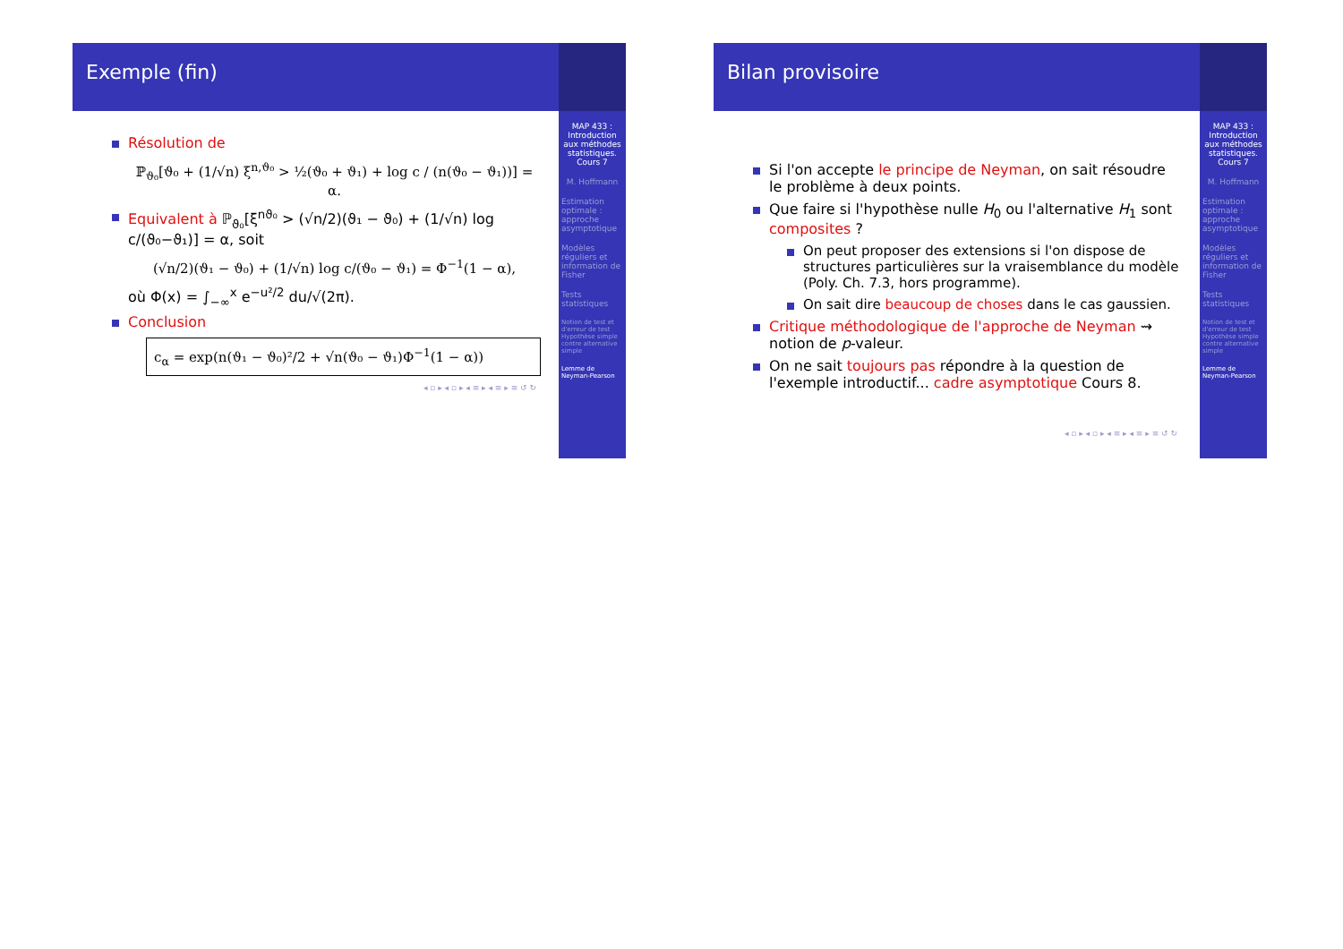Exemple (fin)
Résolution de
ℙ<sub>ϑ₀</sub>[ϑ₀ + (1/√n) ξ<sup>n,ϑ₀</sup> > ½(ϑ₀ + ϑ₁) + log c / (n(ϑ₀ − ϑ₁))] = α.
Equivalent à ℙ<sub>ϑ₀</sub>[ξ<sup>nϑ₀</sup> > (√n/2)(ϑ₁ − ϑ₀) + (1/√n) log c/(ϑ₀−ϑ₁)] = α, soit
(√n/2)(ϑ₁ − ϑ₀) + (1/√n) log c/(ϑ₀ − ϑ₁) = Φ<sup>−1</sup>(1 − α),
où Φ(x) = ∫<sub>−∞</sub><sup>x</sup> e<sup>−u²/2</sup> du/√(2π).
Conclusion
c<sub>α</sub> = exp(n(ϑ₁ − ϑ₀)²/2 + √n(ϑ₀ − ϑ₁)Φ<sup>−1</sup>(1 − α))
◂ ▫ ▸ ◂ ▫ ▸ ◂ ≡ ▸ ◂ ≡ ▸ ≡ ↺ ↻
MAP 433 : Introduction aux méthodes statistiques. Cours 7
M. Hoffmann
Estimation optimale : approche asymptotique
Modèles réguliers et information de Fisher
Tests statistiques
Notion de test et d'erreur de test
Hypothèse simple contre alternative simple
Lemme de Neyman-Pearson
Bilan provisoire
Si l'on accepte le principe de Neyman, on sait résoudre le problème à deux points.
Que faire si l'hypothèse nulle H<sub>0</sub> ou l'alternative H<sub>1</sub> sont composites ?
On peut proposer des extensions si l'on dispose de structures particulières sur la vraisemblance du modèle (Poly. Ch. 7.3, hors programme).
On sait dire beaucoup de choses dans le cas gaussien.
Critique méthodologique de l'approche de Neyman ⇝ notion de p-valeur.
On ne sait toujours pas répondre à la question de l'exemple introductif... cadre asymptotique Cours 8.
◂ ▫ ▸ ◂ ▫ ▸ ◂ ≡ ▸ ◂ ≡ ▸ ≡ ↺ ↻
MAP 433 : Introduction aux méthodes statistiques. Cours 7
M. Hoffmann
Estimation optimale : approche asymptotique
Modèles réguliers et information de Fisher
Tests statistiques
Notion de test et d'erreur de test
Hypothèse simple contre alternative simple
Lemme de Neyman-Pearson